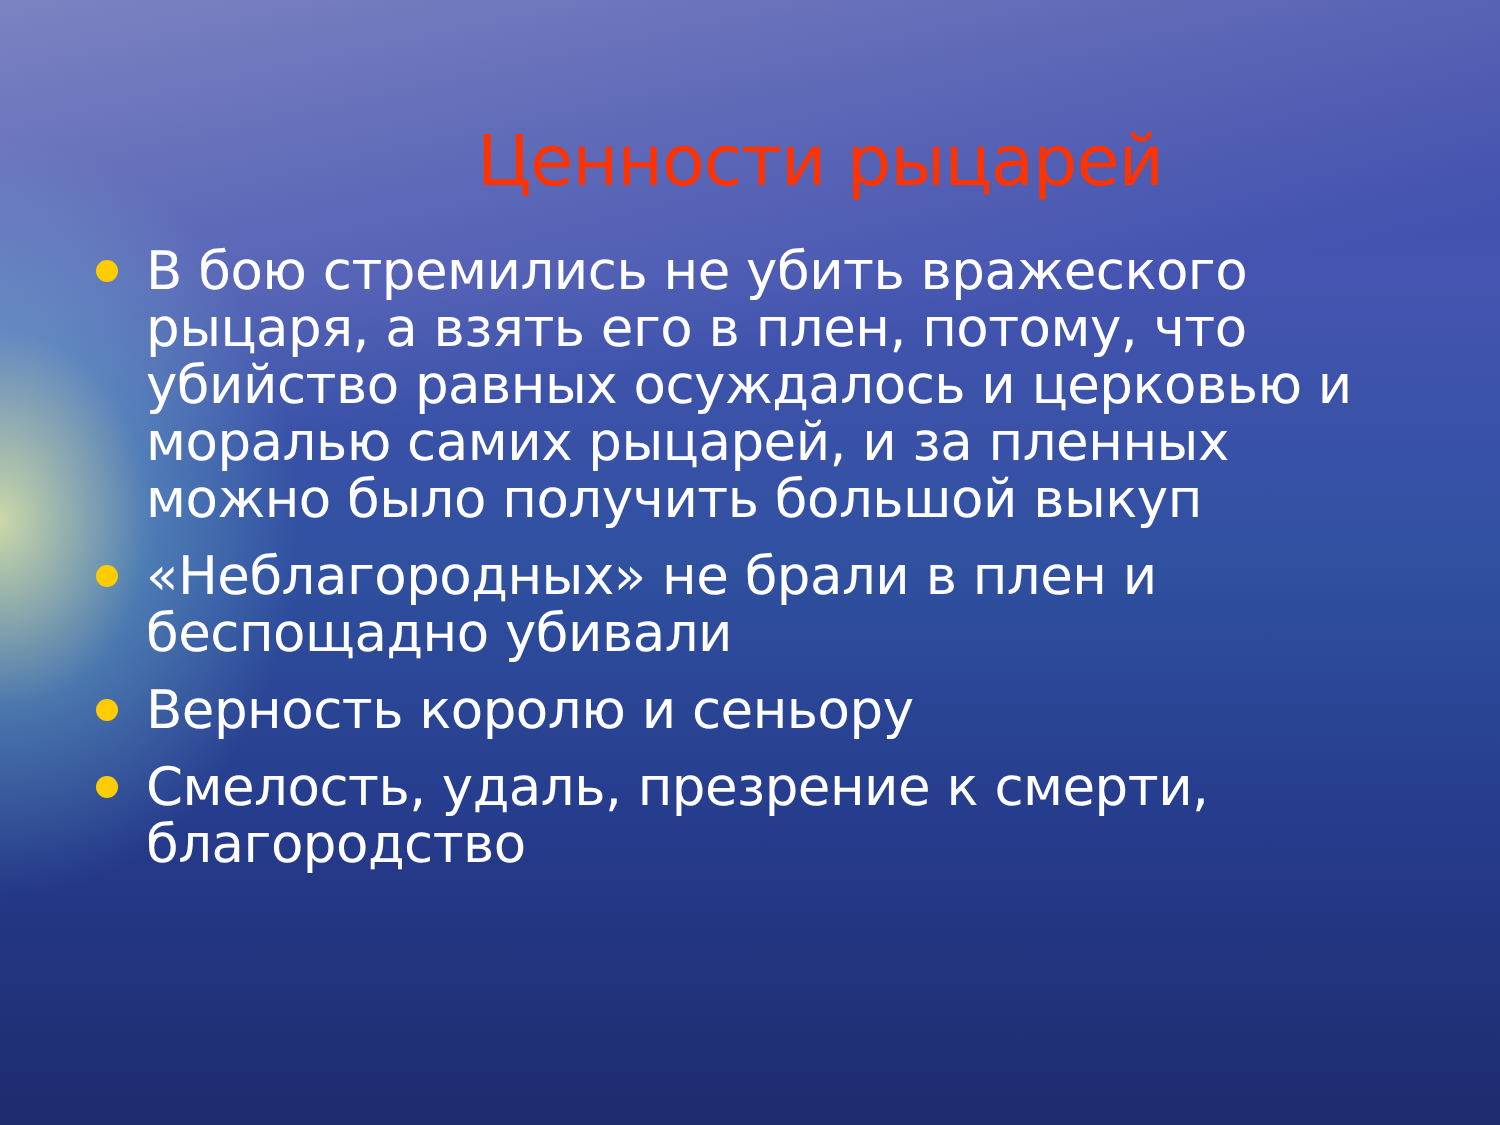Ценности рыцарей
В бою стремились не убить вражеского рыцаря, а взять его в плен, потому, что убийство равных осуждалось и церковью и моралью самих рыцарей, и за пленных можно было получить большой выкуп
«Неблагородных» не брали в плен и беспощадно убивали
Верность королю и сеньору
Смелость, удаль, презрение к смерти, благородство